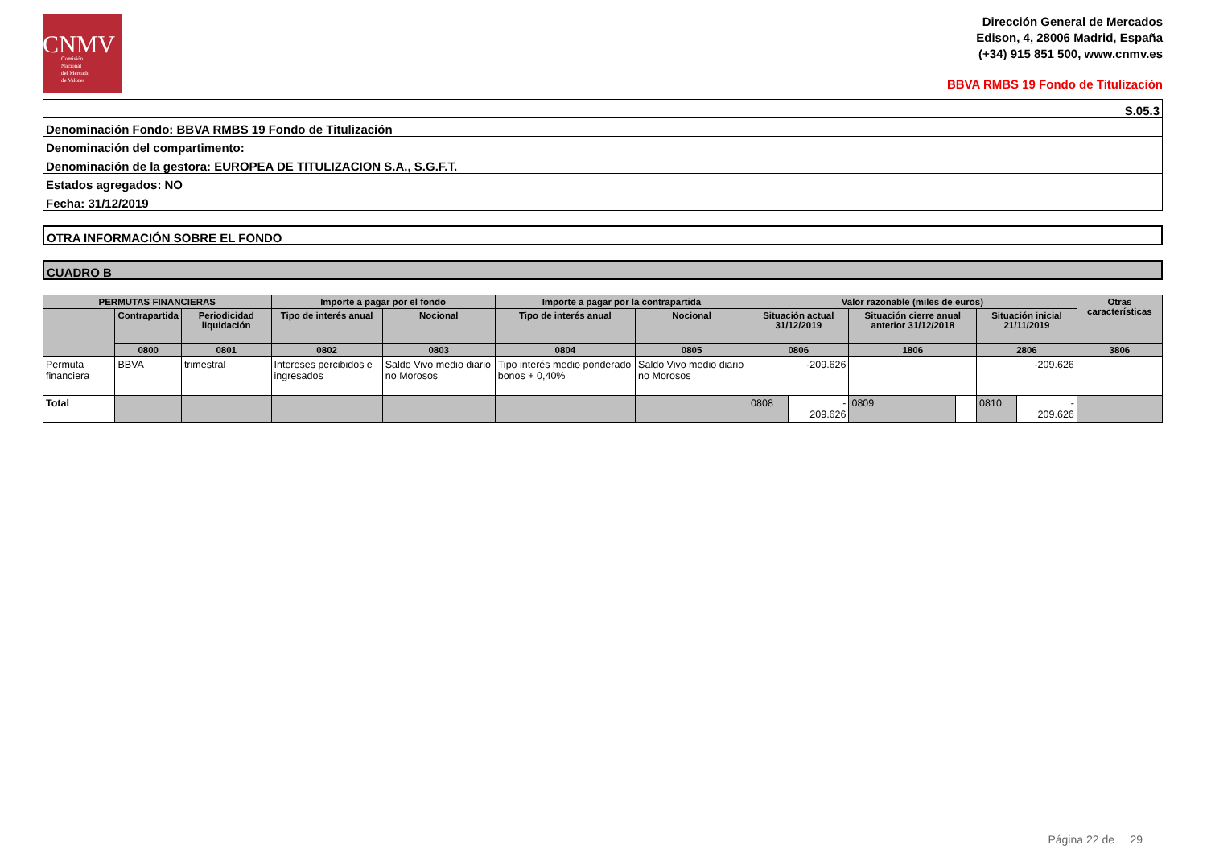CNMV
Comisión
Nacional
del Mercado
de Valores
Dirección General de Mercados
Edison, 4, 28006 Madrid, España
(+34) 915 851 500, www.cnmv.es
BBVA RMBS 19 Fondo de Titulización
S.05.3
Denominación Fondo: BBVA RMBS 19 Fondo de Titulización
Denominación del compartimento:
Denominación de la gestora: EUROPEA DE TITULIZACION S.A., S.G.F.T.
Estados agregados: NO
Fecha: 31/12/2019
OTRA INFORMACIÓN SOBRE EL FONDO
CUADRO B
| PERMUTAS FINANCIERAS | | | Importe a pagar por el fondo | | Importe a pagar por la contrapartida | | Valor razonable (miles de euros) | | | | | | Otras características |
| --- | --- | --- | --- | --- | --- | --- | --- | --- | --- | --- | --- | --- | --- |
| | Contrapartida | Periodicidad liquidación | Tipo de interés anual | Nocional | Tipo de interés anual | Nocional | Situación actual 31/12/2019 | | Situación cierre anual anterior 31/12/2018 | | Situación inicial 21/11/2019 | | |
| | 0800 | 0801 | 0802 | 0803 | 0804 | 0805 | 0806 | | 1806 | | 2806 | | 3806 |
| Permuta financiera | BBVA | trimestral | Intereses percibidos e ingresados | Saldo Vivo medio diario no Morosos | Tipo interés medio ponderado bonos + 0,40% | Saldo Vivo medio diario no Morosos | -209.626 | | | | -209.626 | | |
| Total | | | | | | | 0808 | - 209.626 | 0809 | | 0810 | - 209.626 | |
Página 22 de 29